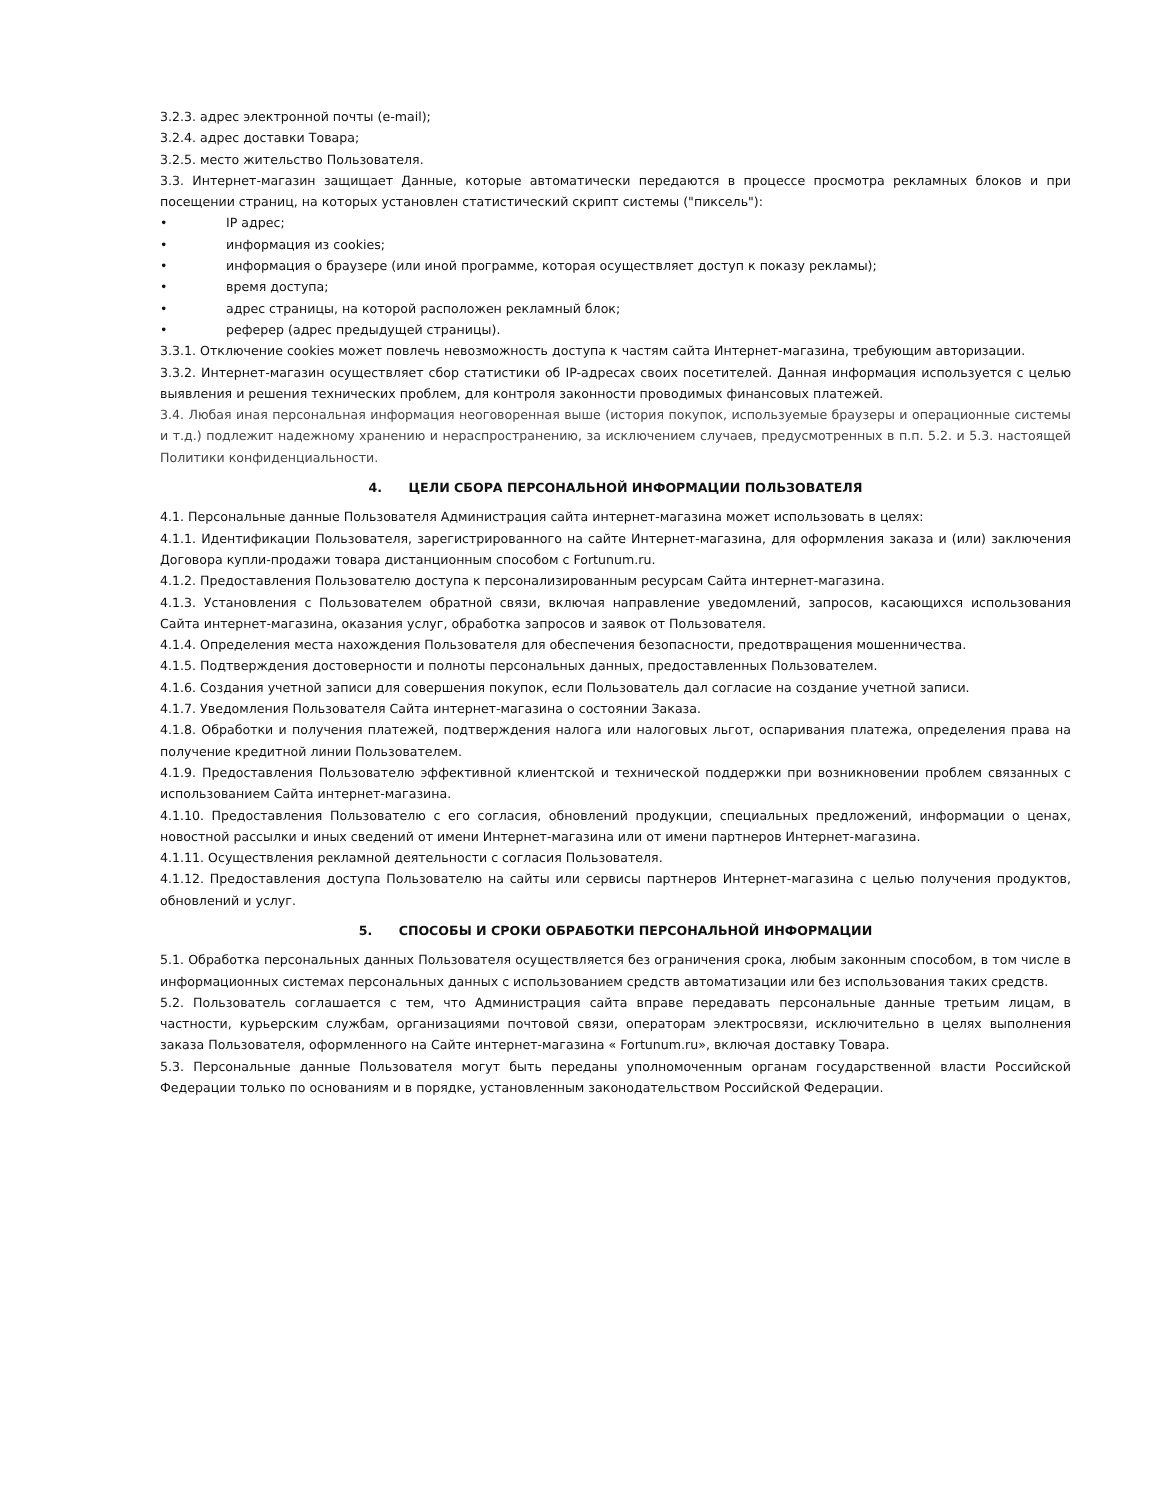3.2.3. адрес электронной почты (e-mail);
3.2.4. адрес доставки Товара;
3.2.5. место жительство Пользователя.
3.3. Интернет-магазин защищает Данные, которые автоматически передаются в процессе просмотра рекламных блоков и при посещении страниц, на которых установлен статистический скрипт системы ("пиксель"):
• IP адрес;
• информация из cookies;
• информация о браузере (или иной программе, которая осуществляет доступ к показу рекламы);
• время доступа;
• адрес страницы, на которой расположен рекламный блок;
• реферер (адрес предыдущей страницы).
3.3.1. Отключение cookies может повлечь невозможность доступа к частям сайта Интернет-магазина, требующим авторизации.
3.3.2. Интернет-магазин осуществляет сбор статистики об IP-адресах своих посетителей. Данная информация используется с целью выявления и решения технических проблем, для контроля законности проводимых финансовых платежей.
3.4. Любая иная персональная информация неоговоренная выше (история покупок, используемые браузеры и операционные системы и т.д.) подлежит надежному хранению и нераспространению, за исключением случаев, предусмотренных в п.п. 5.2. и 5.3. настоящей Политики конфиденциальности.
4. ЦЕЛИ СБОРА ПЕРСОНАЛЬНОЙ ИНФОРМАЦИИ ПОЛЬЗОВАТЕЛЯ
4.1. Персональные данные Пользователя Администрация сайта интернет-магазина может использовать в целях:
4.1.1. Идентификации Пользователя, зарегистрированного на сайте Интернет-магазина, для оформления заказа и (или) заключения Договора купли-продажи товара дистанционным способом с Fortunum.ru.
4.1.2. Предоставления Пользователю доступа к персонализированным ресурсам Сайта интернет-магазина.
4.1.3. Установления с Пользователем обратной связи, включая направление уведомлений, запросов, касающихся использования Сайта интернет-магазина, оказания услуг, обработка запросов и заявок от Пользователя.
4.1.4. Определения места нахождения Пользователя для обеспечения безопасности, предотвращения мошенничества.
4.1.5. Подтверждения достоверности и полноты персональных данных, предоставленных Пользователем.
4.1.6. Создания учетной записи для совершения покупок, если Пользователь дал согласие на создание учетной записи.
4.1.7. Уведомления Пользователя Сайта интернет-магазина о состоянии Заказа.
4.1.8. Обработки и получения платежей, подтверждения налога или налоговых льгот, оспаривания платежа, определения права на получение кредитной линии Пользователем.
4.1.9. Предоставления Пользователю эффективной клиентской и технической поддержки при возникновении проблем связанных с использованием Сайта интернет-магазина.
4.1.10. Предоставления Пользователю с его согласия, обновлений продукции, специальных предложений, информации о ценах, новостной рассылки и иных сведений от имени Интернет-магазина или от имени партнеров Интернет-магазина.
4.1.11. Осуществления рекламной деятельности с согласия Пользователя.
4.1.12. Предоставления доступа Пользователю на сайты или сервисы партнеров Интернет-магазина с целью получения продуктов, обновлений и услуг.
5. СПОСОБЫ И СРОКИ ОБРАБОТКИ ПЕРСОНАЛЬНОЙ ИНФОРМАЦИИ
5.1. Обработка персональных данных Пользователя осуществляется без ограничения срока, любым законным способом, в том числе в информационных системах персональных данных с использованием средств автоматизации или без использования таких средств.
5.2. Пользователь соглашается с тем, что Администрация сайта вправе передавать персональные данные третьим лицам, в частности, курьерским службам, организациями почтовой связи, операторам электросвязи, исключительно в целях выполнения заказа Пользователя, оформленного на Сайте интернет-магазина « Fortunum.ru», включая доставку Товара.
5.3. Персональные данные Пользователя могут быть переданы уполномоченным органам государственной власти Российской Федерации только по основаниям и в порядке, установленным законодательством Российской Федерации.